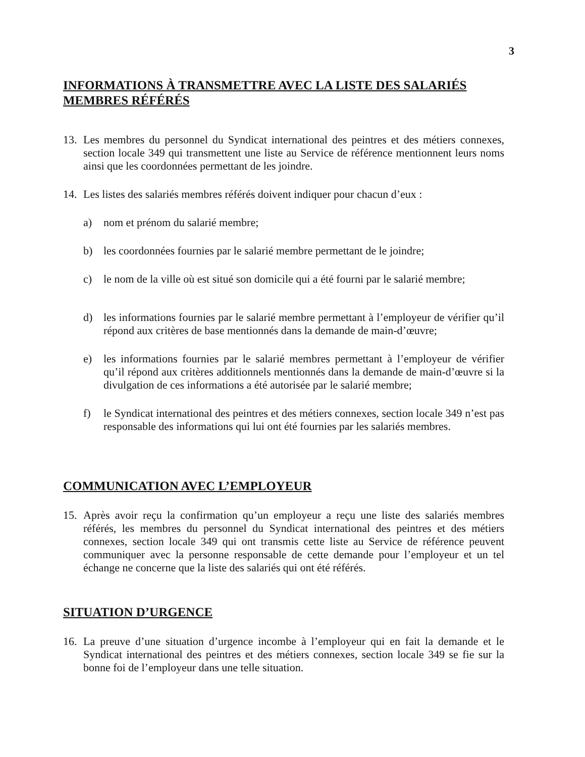3
INFORMATIONS À TRANSMETTRE AVEC LA LISTE DES SALARIÉS MEMBRES RÉFÉRÉS
13. Les membres du personnel du Syndicat international des peintres et des métiers connexes, section locale 349 qui transmettent une liste au Service de référence mentionnent leurs noms ainsi que les coordonnées permettant de les joindre.
14. Les listes des salariés membres référés doivent indiquer pour chacun d’eux :
a) nom et prénom du salarié membre;
b) les coordonnées fournies par le salarié membre permettant de le joindre;
c) le nom de la ville où est situé son domicile qui a été fourni par le salarié membre;
d) les informations fournies par le salarié membre permettant à l’employeur de vérifier qu’il répond aux critères de base mentionnés dans la demande de main-d’œuvre;
e) les informations fournies par le salarié membres permettant à l’employeur de vérifier qu’il répond aux critères additionnels mentionnés dans la demande de main-d’œuvre si la divulgation de ces informations a été autorisée par le salarié membre;
f) le Syndicat international des peintres et des métiers connexes, section locale 349 n’est pas responsable des informations qui lui ont été fournies par les salariés membres.
COMMUNICATION AVEC L’EMPLOYEUR
15. Après avoir reçu la confirmation qu’un employeur a reçu une liste des salariés membres référés, les membres du personnel du Syndicat international des peintres et des métiers connexes, section locale 349 qui ont transmis cette liste au Service de référence peuvent communiquer avec la personne responsable de cette demande pour l’employeur et un tel échange ne concerne que la liste des salariés qui ont été référés.
SITUATION D’URGENCE
16. La preuve d’une situation d’urgence incombe à l’employeur qui en fait la demande et le Syndicat international des peintres et des métiers connexes, section locale 349 se fie sur la bonne foi de l’employeur dans une telle situation.